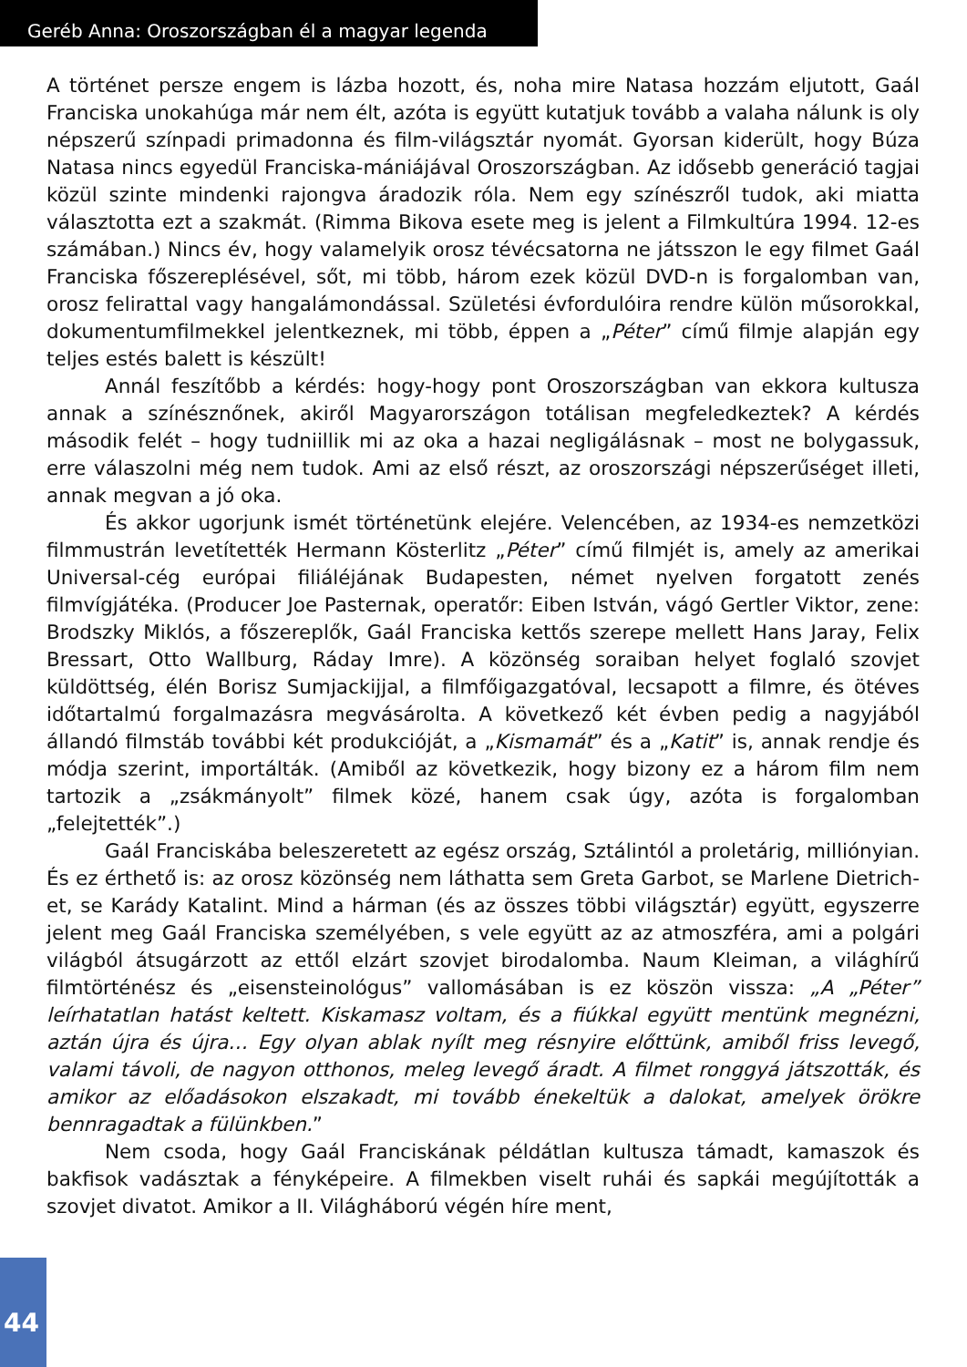Geréb Anna: Oroszországban él a magyar legenda
A történet persze engem is lázba hozott, és, noha mire Natasa hozzám eljutott, Gaál Franciska unokahúga már nem élt, azóta is együtt kutatjuk tovább a valaha nálunk is oly népszerű színpadi primadonna és film-világsztár nyomát. Gyorsan kiderült, hogy Búza Natasa nincs egyedül Franciska-mániájával Oroszországban. Az idősebb generáció tagjai közül szinte mindenki rajongva áradozik róla. Nem egy színészről tudok, aki miatta választotta ezt a szakmát. (Rimma Bikova esete meg is jelent a Filmkultúra 1994. 12-es számában.) Nincs év, hogy valamelyik orosz tévécsatorna ne játsszon le egy filmet Gaál Franciska főszereplésével, sőt, mi több, három ezek közül DVD-n is forgalomban van, orosz felirattal vagy hangalámondással. Születési évfordulóira rendre külön műsorokkal, dokumentumfilmekkel jelentkeznek, mi több, éppen a „Péter” című filmje alapján egy teljes estés balett is készült!
Annál feszítőbb a kérdés: hogy-hogy pont Oroszországban van ekkora kultusza annak a színésznőnek, akiről Magyarországon totálisan megfeledkeztek? A kérdés második felét – hogy tudniillik mi az oka a hazai negligálásnak – most ne bolygassuk, erre válaszolni még nem tudok. Ami az első részt, az oroszországi népszerűséget illeti, annak megvan a jó oka.
És akkor ugorjunk ismét történetünk elejére. Velencében, az 1934-es nemzetközi filmmustrán levetítették Hermann Kösterlitz „Péter” című filmjét is, amely az amerikai Universal-cég európai filiáléjának Budapesten, német nyelven forgatott zenés filmvígjátéka. (Producer Joe Pasternak, operatőr: Eiben István, vágó Gertler Viktor, zene: Brodszky Miklós, a főszereplők, Gaál Franciska kettős szerepe mellett Hans Jaray, Felix Bressart, Otto Wallburg, Ráday Imre). A közönség soraiban helyet foglaló szovjet küldöttség, élén Borisz Sumjackijjal, a filmfőigazgatóval, lecsapott a filmre, és ötéves időtartalmú forgalmazásra megvásárolta. A következő két évben pedig a nagyjából állandó filmstáb további két produkcióját, a „Kismamát” és a „Katit” is, annak rendje és módja szerint, importálták. (Amiből az következik, hogy bizony ez a három film nem tartozik a „zsákmányolt” filmek közé, hanem csak úgy, azóta is forgalomban „felejtették”.)
Gaál Franciskába beleszeretett az egész ország, Sztálintól a proletárig, milliónyian. És ez érthető is: az orosz közönség nem láthatta sem Greta Garbot, se Marlene Dietrich-et, se Karády Katalint. Mind a hárman (és az összes többi világsztár) együtt, egyszerre jelent meg Gaál Franciska személyében, s vele együtt az az atmoszféra, ami a polgári világból átsugárzott az ettől elzárt szovjet birodalomba. Naum Kleiman, a világhírű filmtörténész és „eisensteinológus” vallomásában is ez köszön vissza: „A „Péter” leírhatatlan hatást keltett. Kiskamasz voltam, és a fiúkkal együtt mentünk megnézni, aztán újra és újra… Egy olyan ablak nyílt meg résnyire előttünk, amiből friss levegő, valami távoli, de nagyon otthonos, meleg levegő áradt. A filmet ronggyá játszották, és amikor az előadásokon elszakadt, mi tovább énekeltük a dalokat, amelyek örökre bennragadtak a fülünkben.”
Nem csoda, hogy Gaál Franciskának példátlan kultusza támadt, kamaszok és bakfisok vadásztak a fényképeire. A filmekben viselt ruhái és sapkái megújították a szovjet divatot. Amikor a II. Világháború végén híre ment,
44